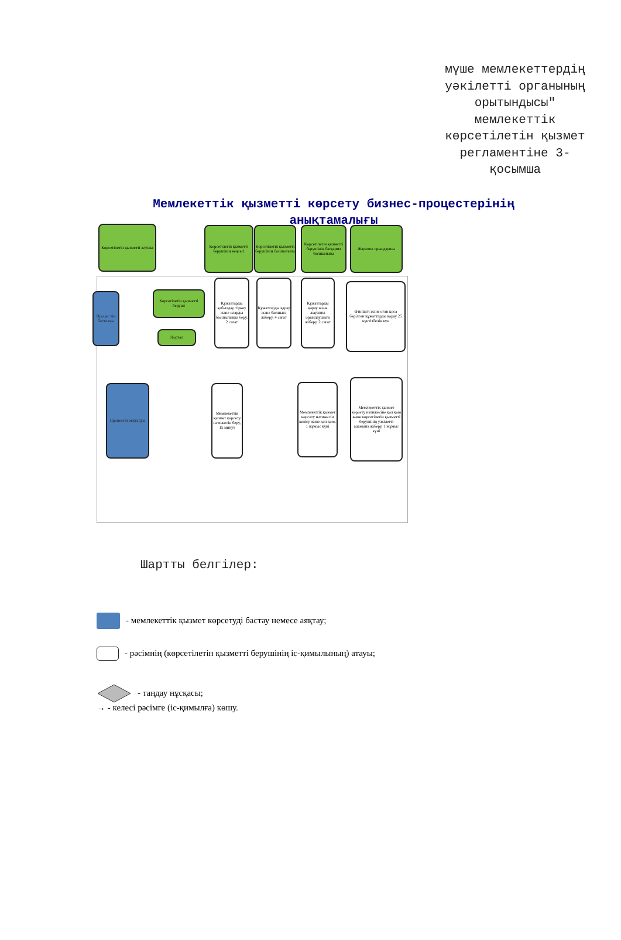мүше мемлекеттердің уәкілетті органының орытындысы" мемлекеттік көрсетілетін қызмет регламентіне 3-қосымша
Мемлекеттік қызметті көрсету бизнес-процестерінің анықтамалығы
Көрсетілетін қызметті алушы
Көрсетілетін қызметті берушінің кеңсесі
Көрсетілетін қызметті берушінің басшылығы
Көрсетілетін қызметті берушінің басқарма басшылығы
Жауапты орындаушы
Процес тің басталуы
Көрсетілетін қызметті беруші
Портал
Құжаттарды қабылдау, тіркеу және оларды басшылыққа беру, 2 сағат
Құжаттарды қарау және басшыға жіберу, 4 сағат
Құжаттарды қарау және жауапты орындаушыға жіберу, 2 сағат
Өтінішті және оған қоса берілген құжаттарды қарау 25 күнтізбелік күн
Процестің аяқталуы
Мемлекеттік қызмет көрсету нәтижесін беру, 15 минут
Мемлекеттік қызмет көрсету нәтижесін келісу және қол қою, 1 жұмыс күні
Мемлекеттік қызмет көрсету нәтижесіне қол қою және көрсетілетін қызметті берушінің уәкілетті адамына жіберу, 1 жұмыс күні
Шартты белгілер:
- мемлекеттік қызмет көрсетуді бастау немесе аяқтау;
- рәсімнің (көрсетілетін қызметті берушінің іс-қимылының) атауы;
- таңдау нұсқасы;
→ - келесі рәсімге (іс-қимылға) көшу.